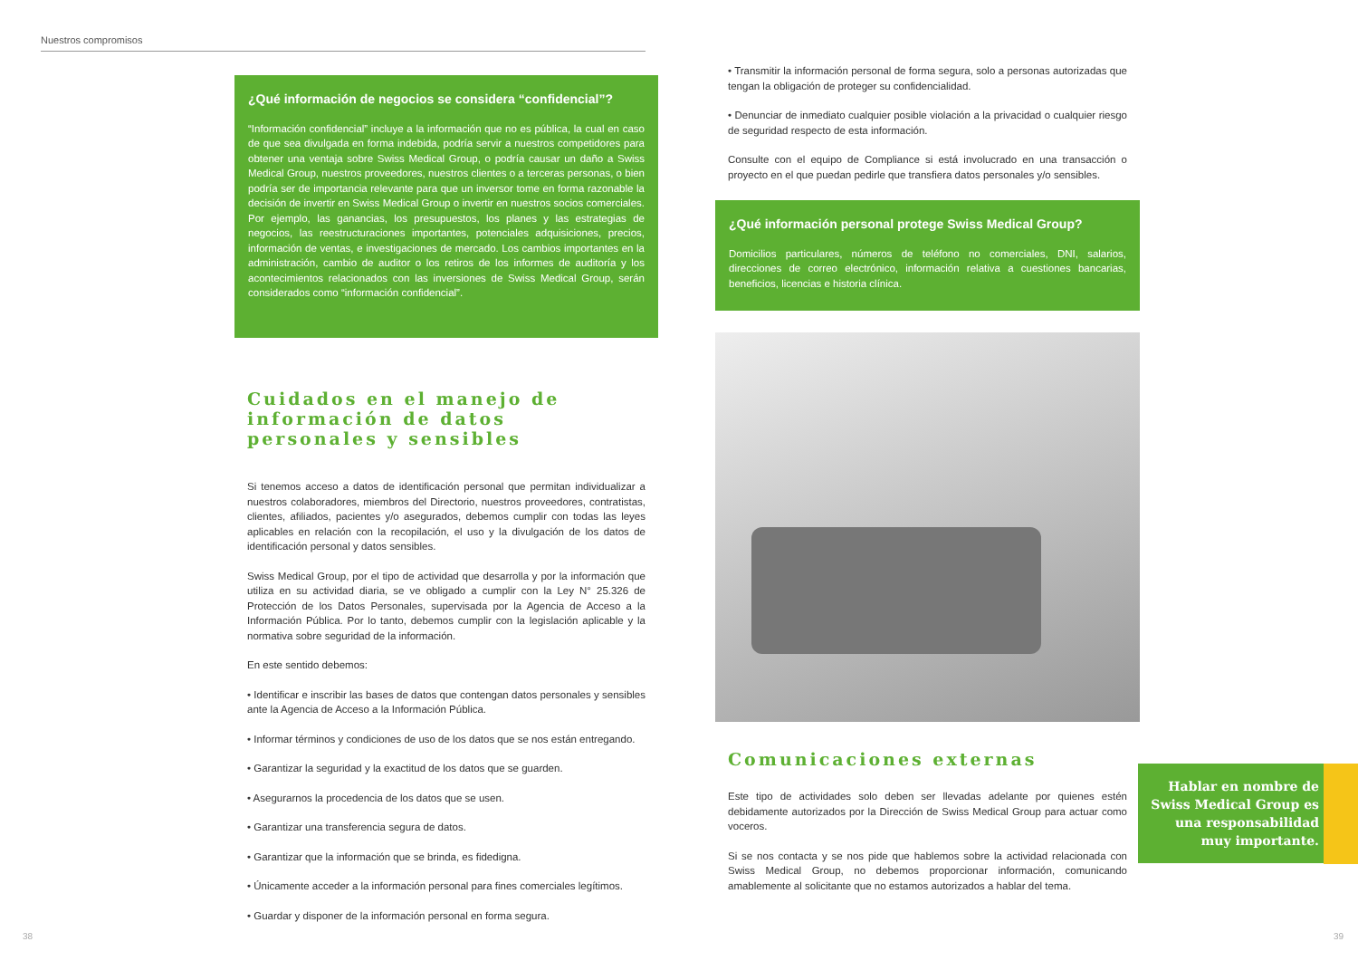Nuestros compromisos
¿Qué información de negocios se considera “confidencial”?
“Información confidencial” incluye a la información que no es pública, la cual en caso de que sea divulgada en forma indebida, podría servir a nuestros competidores para obtener una ventaja sobre Swiss Medical Group, o podría causar un daño a Swiss Medical Group, nuestros proveedores, nuestros clientes o a terceras personas, o bien podría ser de importancia relevante para que un inversor tome en forma razonable la decisión de invertir en Swiss Medical Group o invertir en nuestros socios comerciales. Por ejemplo, las ganancias, los presupuestos, los planes y las estrategias de negocios, las reestructuraciones importantes, potenciales adquisiciones, precios, información de ventas, e investigaciones de mercado. Los cambios importantes en la administración, cambio de auditor o los retiros de los informes de auditoría y los acontecimientos relacionados con las inversiones de Swiss Medical Group, serán considerados como “información confidencial”.
Cuidados en el manejo de información de datos personales y sensibles
Si tenemos acceso a datos de identificación personal que permitan individualizar a nuestros colaboradores, miembros del Directorio, nuestros proveedores, contratistas, clientes, afiliados, pacientes y/o asegurados, debemos cumplir con todas las leyes aplicables en relación con la recopilación, el uso y la divulgación de los datos de identificación personal y datos sensibles.
Swiss Medical Group, por el tipo de actividad que desarrolla y por la información que utiliza en su actividad diaria, se ve obligado a cumplir con la Ley N° 25.326 de Protección de los Datos Personales, supervisada por la Agencia de Acceso a la Información Pública. Por lo tanto, debemos cumplir con la legislación aplicable y la normativa sobre seguridad de la información.
En este sentido debemos:
• Identificar e inscribir las bases de datos que contengan datos personales y sensibles ante la Agencia de Acceso a la Información Pública.
• Informar términos y condiciones de uso de los datos que se nos están entregando.
• Garantizar la seguridad y la exactitud de los datos que se guarden.
• Asegurarnos la procedencia de los datos que se usen.
• Garantizar una transferencia segura de datos.
• Garantizar que la información que se brinda, es fidedigna.
• Únicamente acceder a la información personal para fines comerciales legítimos.
• Guardar y disponer de la información personal en forma segura.
• Transmitir la información personal de forma segura, solo a personas autorizadas que tengan la obligación de proteger su confidencialidad.
• Denunciar de inmediato cualquier posible violación a la privacidad o cualquier riesgo de seguridad respecto de esta información.
Consulte con el equipo de Compliance si está involucrado en una transacción o proyecto en el que puedan pedirle que transfiera datos personales y/o sensibles.
¿Qué información personal protege Swiss Medical Group?
Domicilios particulares, números de teléfono no comerciales, DNI, salarios, direcciones de correo electrónico, información relativa a cuestiones bancarias, beneficios, licencias e historia clínica.
Comunicaciones externas
Este tipo de actividades solo deben ser llevadas adelante por quienes estén debidamente autorizados por la Dirección de Swiss Medical Group para actuar como voceros.
Si se nos contacta y se nos pide que hablemos sobre la actividad relacionada con Swiss Medical Group, no debemos proporcionar información, comunicando amablemente al solicitante que no estamos autorizados a hablar del tema.
Hablar en nombre de Swiss Medical Group es una responsabilidad muy importante.
38 39